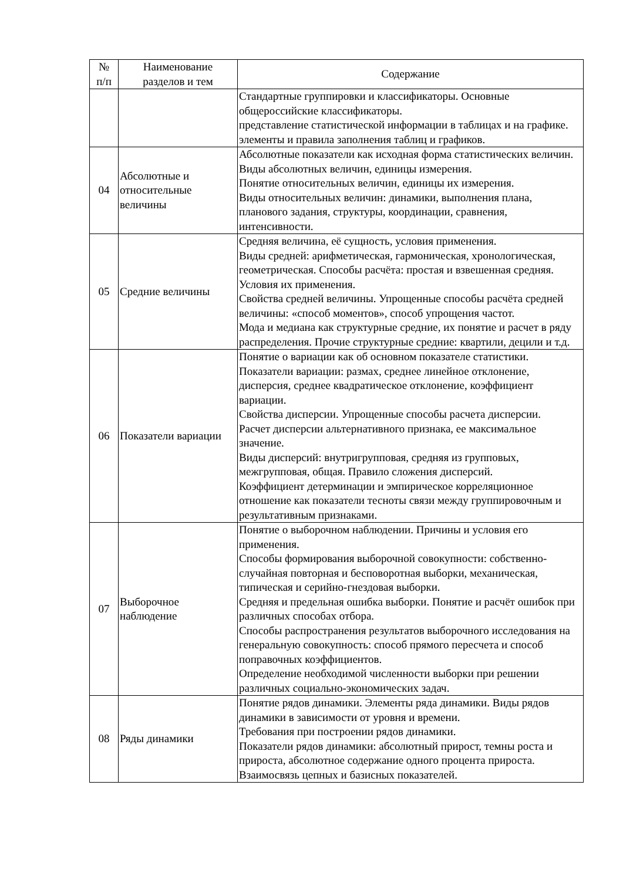| № п/п | Наименование разделов и тем | Содержание |
| --- | --- | --- |
| | | Стандартные группировки и классификаторы. Основные общероссийские классификаторы. представление статистической информации в таблицах и на графике. элементы и правила заполнения таблиц и графиков. |
| 04 | Абсолютные и относительные величины | Абсолютные показатели как исходная форма статистических величин. Виды абсолютных величин, единицы измерения. Понятие относительных величин, единицы их измерения. Виды относительных величин: динамики, выполнения плана, планового задания, структуры, координации, сравнения, интенсивности. |
| 05 | Средние величины | Средняя величина, её сущность, условия применения. Виды средней: арифметическая, гармоническая, хронологическая, геометрическая. Способы расчёта: простая и взвешенная средняя. Условия их применения. Свойства средней величины. Упрощенные способы расчёта средней величины: «способ моментов», способ упрощения частот. Мода и медиана как структурные средние, их понятие и расчет в ряду распределения. Прочие структурные средние: квартили, децили и т.д. |
| 06 | Показатели вариации | Понятие о вариации как об основном показателе статистики. Показатели вариации: размах, среднее линейное отклонение, дисперсия, среднее квадратическое отклонение, коэффициент вариации. Свойства дисперсии. Упрощенные способы расчета дисперсии. Расчет дисперсии альтернативного признака, ее максимальное значение. Виды дисперсий: внутригрупповая, средняя из групповых, межгрупповая, общая. Правило сложения дисперсий. Коэффициент детерминации и эмпирическое корреляционное отношение как показатели тесноты связи между группировочным и результативным признаками. |
| 07 | Выборочное наблюдение | Понятие о выборочном наблюдении. Причины и условия его применения. Способы формирования выборочной совокупности: собственно-случайная повторная и бесповоротная выборки, механическая, типическая и серийно-гнездовая выборки. Средняя и предельная ошибка выборки. Понятие и расчёт ошибок при различных способах отбора. Способы распространения результатов выборочного исследования на генеральную совокупность: способ прямого пересчета и способ поправочных коэффициентов. Определение необходимой численности выборки при решении различных социально-экономических задач. |
| 08 | Ряды динамики | Понятие рядов динамики. Элементы ряда динамики. Виды рядов динамики в зависимости от уровня и времени. Требования при построении рядов динамики. Показатели рядов динамики: абсолютный прирост, темны роста и прироста, абсолютное содержание одного процента прироста. Взаимосвязь цепных и базисных показателей. |